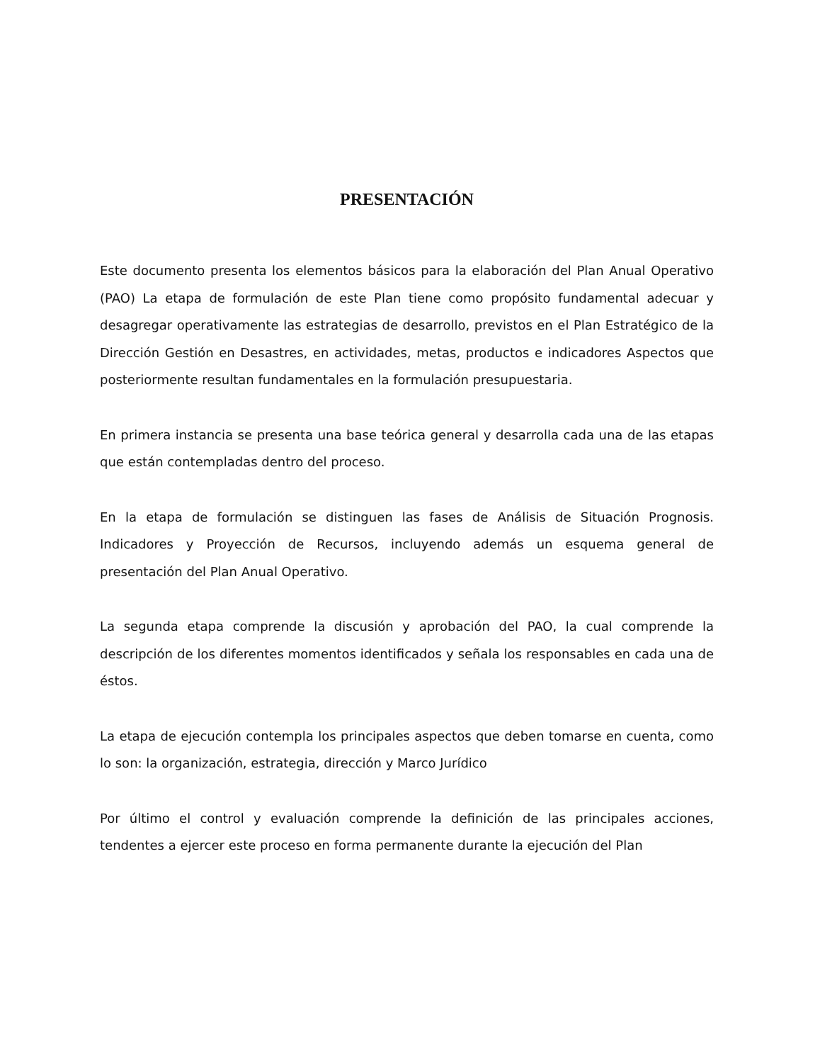PRESENTACIÓN
Este documento presenta los elementos básicos para la elaboración del Plan Anual Operativo (PAO) La etapa de formulación de este Plan tiene como propósito fundamental adecuar y desagregar operativamente las estrategias de desarrollo, previstos en el Plan Estratégico de la Dirección Gestión en Desastres, en actividades, metas, productos e indicadores Aspectos que posteriormente resultan fundamentales en la formulación presupuestaria.
En primera instancia se presenta una base teórica general y desarrolla cada una de las etapas que están contempladas dentro del proceso.
En la etapa de formulación se distinguen las fases de Análisis de Situación Prognosis. Indicadores y Proyección de Recursos, incluyendo además un esquema general de presentación del Plan Anual Operativo.
La segunda etapa comprende la discusión y aprobación del PAO, la cual comprende la descripción de los diferentes momentos identificados y señala los responsables en cada una de éstos.
La etapa de ejecución contempla los principales aspectos que deben tomarse en cuenta, como lo son: la organización, estrategia, dirección y Marco Jurídico
Por último el control y evaluación comprende la definición de las principales acciones, tendentes a ejercer este proceso en forma permanente durante la ejecución del Plan